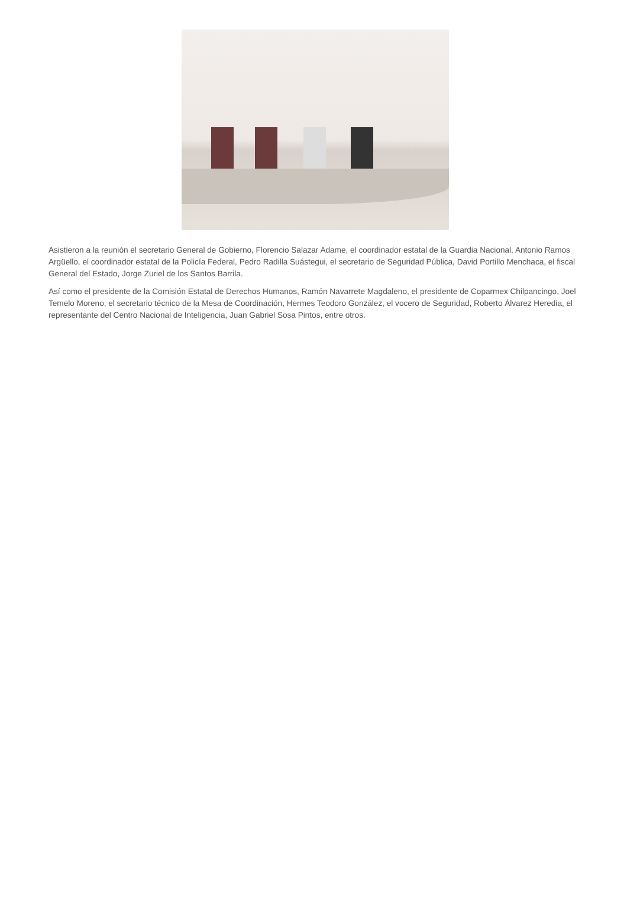Asistieron a la reunión el secretario General de Gobierno, Florencio Salazar Adame, el coordinador estatal de la Guardia Nacional, Antonio Ramos Argüello, el coordinador estatal de la Policía Federal, Pedro Radilla Suástegui, el secretario de Seguridad Pública, David Portillo Menchaca, el fiscal General del Estado, Jorge Zuriel de los Santos Barrila.
Así como el presidente de la Comisión Estatal de Derechos Humanos, Ramón Navarrete Magdaleno, el presidente de Coparmex Chilpancingo, Joel Temelo Moreno, el secretario técnico de la Mesa de Coordinación, Hermes Teodoro González, el vocero de Seguridad, Roberto Álvarez Heredia, el representante del Centro Nacional de Inteligencia, Juan Gabriel Sosa Pintos, entre otros.